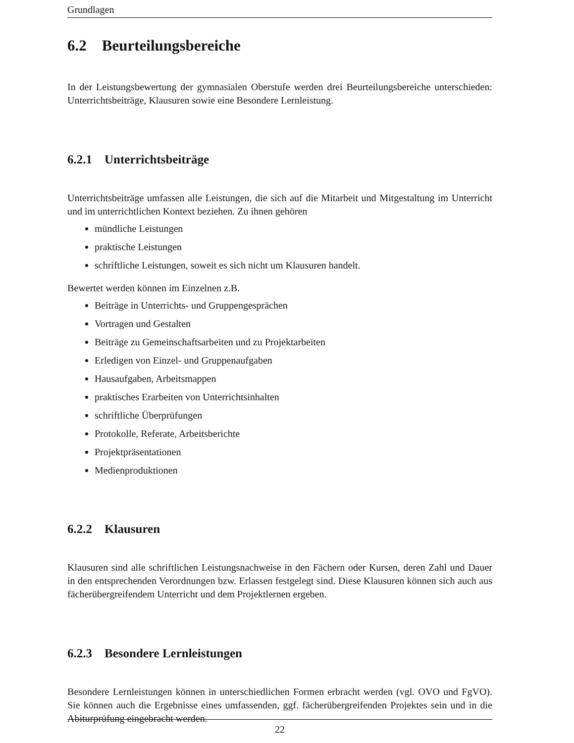Grundlagen
6.2 Beurteilungsbereiche
In der Leistungsbewertung der gymnasialen Oberstufe werden drei Beurteilungsbereiche unterschieden: Unterrichtsbeiträge, Klausuren sowie eine Besondere Lernleistung.
6.2.1 Unterrichtsbeiträge
Unterrichtsbeiträge umfassen alle Leistungen, die sich auf die Mitarbeit und Mitgestaltung im Unterricht und im unterrichtlichen Kontext beziehen. Zu ihnen gehören
mündliche Leistungen
praktische Leistungen
schriftliche Leistungen, soweit es sich nicht um Klausuren handelt.
Bewertet werden können im Einzelnen z.B.
Beiträge in Unterrichts- und Gruppengesprächen
Vortragen und Gestalten
Beiträge zu Gemeinschaftsarbeiten und zu Projektarbeiten
Erledigen von Einzel- und Gruppenaufgaben
Hausaufgaben, Arbeitsmappen
praktisches Erarbeiten von Unterrichtsinhalten
schriftliche Überprüfungen
Protokolle, Referate, Arbeitsberichte
Projektpräsentationen
Medienproduktionen
6.2.2 Klausuren
Klausuren sind alle schriftlichen Leistungsnachweise in den Fächern oder Kursen, deren Zahl und Dauer in den entsprechenden Verordnungen bzw. Erlassen festgelegt sind. Diese Klausuren können sich auch aus fächerübergreifendem Unterricht und dem Projektlernen ergeben.
6.2.3 Besondere Lernleistungen
Besondere Lernleistungen können in unterschiedlichen Formen erbracht werden (vgl. OVO und FgVO). Sie können auch die Ergebnisse eines umfassenden, ggf. fächerübergreifenden Projektes sein und in die Abiturprüfung eingebracht werden.
22